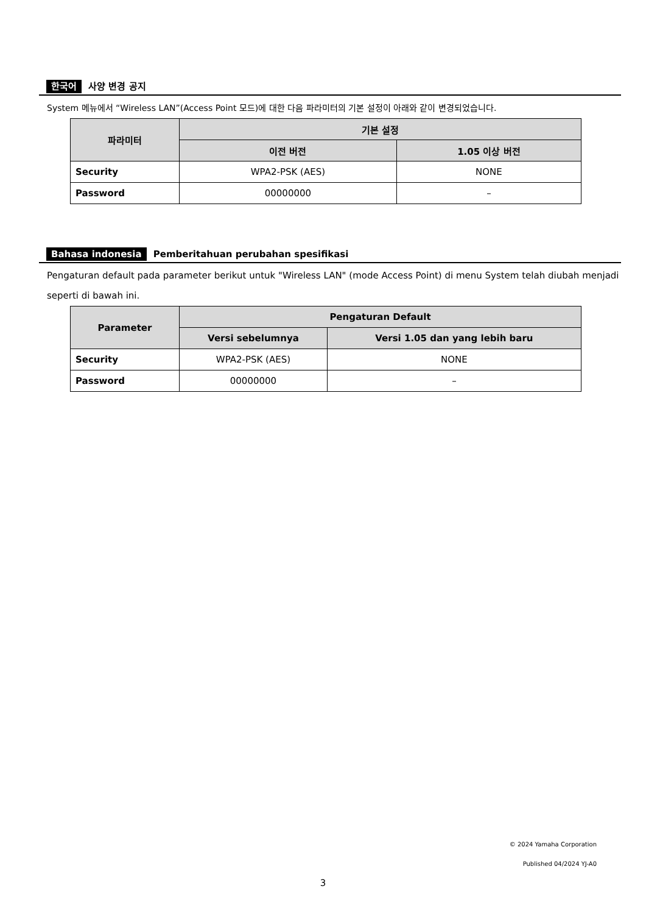한국어 사양 변경 공지
System 메뉴에서 “Wireless LAN”(Access Point 모드)에 대한 다음 파라미터의 기본 설정이 아래와 같이 변경되었습니다.
| 파라미터 | 기본 설정 | |
| --- | --- | --- |
| | 이전 버전 | 1.05 이상 버전 |
| Security | WPA2-PSK (AES) | NONE |
| Password | 00000000 | – |
Bahasa indonesia Pemberitahuan perubahan spesifikasi
Pengaturan default pada parameter berikut untuk "Wireless LAN" (mode Access Point) di menu System telah diubah menjadi seperti di bawah ini.
| Parameter | Pengaturan Default | |
| --- | --- | --- |
| | Versi sebelumnya | Versi 1.05 dan yang lebih baru |
| Security | WPA2-PSK (AES) | NONE |
| Password | 00000000 | – |
© 2024 Yamaha Corporation
Published 04/2024 YJ-A0
3